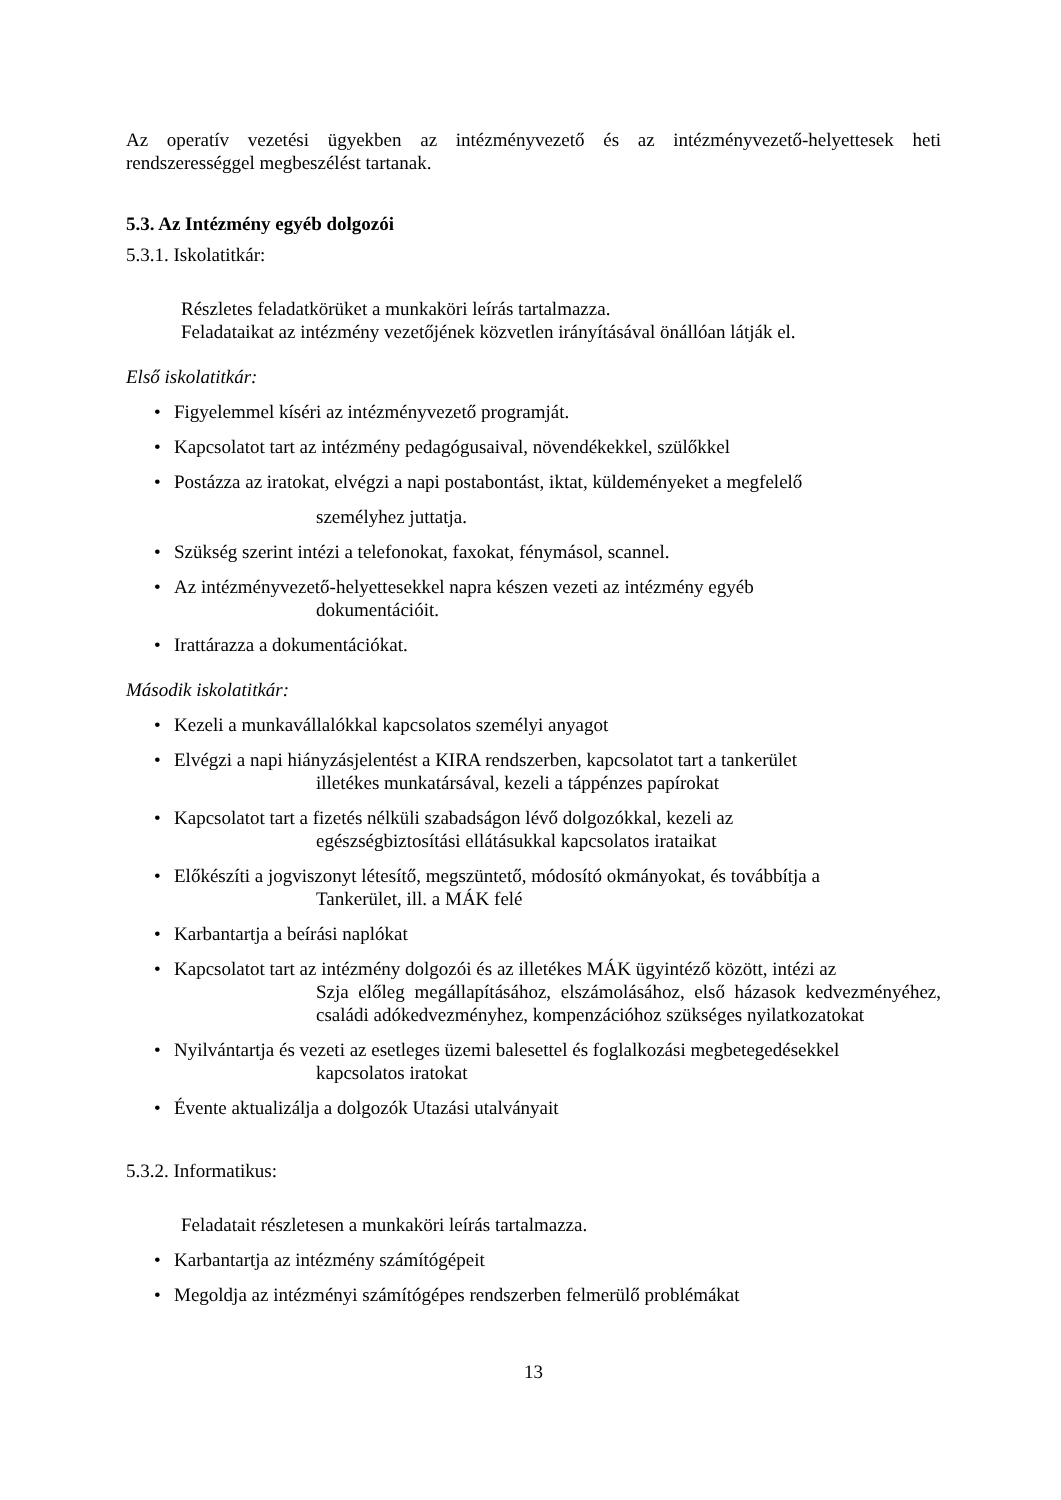Az operatív vezetési ügyekben az intézményvezető és az intézményvezető-helyettesek heti rendszerességgel megbeszélést tartanak.
5.3. Az Intézmény egyéb dolgozói
5.3.1. Iskolatitkár:
Részletes feladatkörüket a munkaköri leírás tartalmazza.
Feladataikat az intézmény vezetőjének közvetlen irányításával önállóan látják el.
Első iskolatitkár:
• Figyelemmel kíséri az intézményvezető programját.
• Kapcsolatot tart az intézmény pedagógusaival, növendékekkel, szülőkkel
• Postázza az iratokat, elvégzi a napi postabontást, iktat, küldeményeket a megfelelő
személyhez juttatja.
• Szükség szerint intézi a telefonokat, faxokat, fénymásol, scannel.
• Az intézményvezető-helyettesekkel napra készen vezeti az intézmény egyéb
dokumentációit.
• Irattárazza a dokumentációkat.
Második iskolatitkár:
• Kezeli a munkavállalókkal kapcsolatos személyi anyagot
• Elvégzi a napi hiányzásjelentést a KIRA rendszerben, kapcsolatot tart a tankerület
illetékes munkatársával, kezeli a táppénzes papírokat
• Kapcsolatot tart a fizetés nélküli szabadságon lévő dolgozókkal, kezeli az
egészségbiztosítási ellátásukkal kapcsolatos irataikat
• Előkészíti a jogviszonyt létesítő, megszüntető, módosító okmányokat, és továbbítja a
Tankerület, ill. a MÁK felé
• Karbantartja a beírási naplókat
• Kapcsolatot tart az intézmény dolgozói és az illetékes MÁK ügyintéző között, intézi az
Szja előleg megállapításához, elszámolásához, első házasok kedvezményéhez, családi adókedvezményhez, kompenzációhoz szükséges nyilatkozatokat
• Nyilvántartja és vezeti az esetleges üzemi balesettel és foglalkozási megbetegedésekkel
kapcsolatos iratokat
• Évente aktualizálja a dolgozók Utazási utalványait
5.3.2. Informatikus:
Feladatait részletesen a munkaköri leírás tartalmazza.
• Karbantartja az intézmény számítógépeit
• Megoldja az intézményi számítógépes rendszerben felmerülő problémákat
13